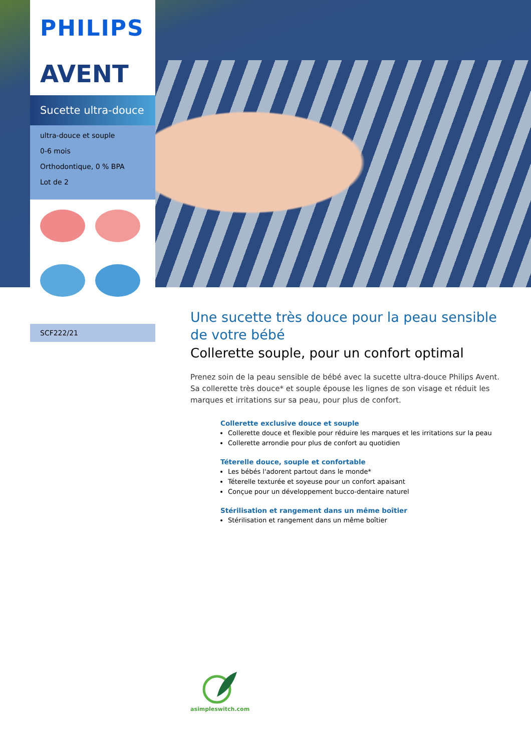PHILIPS
AVENT
Sucette ultra-douce
ultra-douce et souple
0-6 mois
Orthodontique, 0 % BPA
Lot de 2
SCF222/21
Une sucette très douce pour la peau sensible de votre bébé
Collerette souple, pour un confort optimal
Prenez soin de la peau sensible de bébé avec la sucette ultra-douce Philips Avent. Sa collerette très douce* et souple épouse les lignes de son visage et réduit les marques et irritations sur sa peau, pour plus de confort.
Collerette exclusive douce et souple
Collerette douce et flexible pour réduire les marques et les irritations sur la peau
Collerette arrondie pour plus de confort au quotidien
Téterelle douce, souple et confortable
Les bébés l'adorent partout dans le monde*
Téterelle texturée et soyeuse pour un confort apaisant
Conçue pour un développement bucco-dentaire naturel
Stérilisation et rangement dans un même boîtier
Stérilisation et rangement dans un même boîtier
asimpleswitch.com